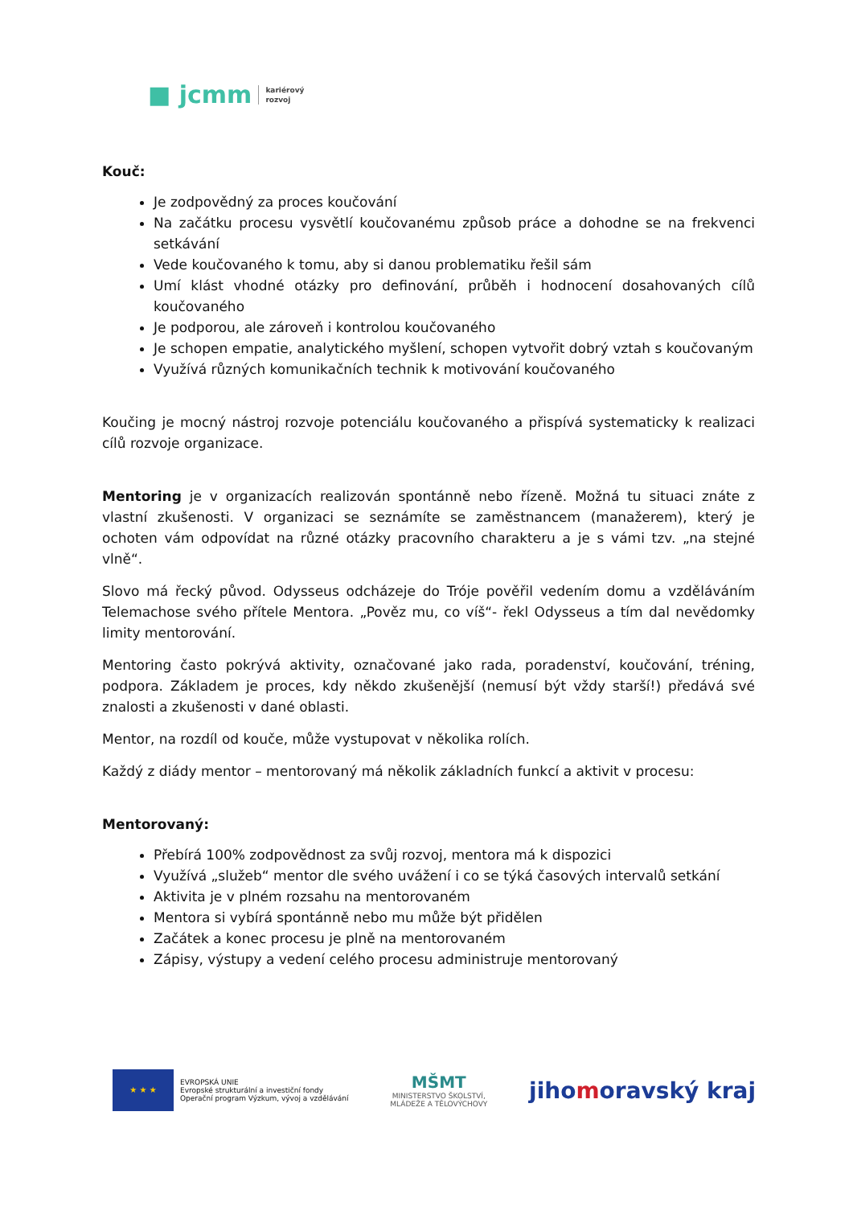■ jcmm kariérový
rozvoj
Kouč:
Je zodpovědný za proces koučování
Na začátku procesu vysvětlí koučovanému způsob práce a dohodne se na frekvenci setkávání
Vede koučovaného k tomu, aby si danou problematiku řešil sám
Umí klást vhodné otázky pro definování, průběh i hodnocení dosahovaných cílů koučovaného
Je podporou, ale zároveň i kontrolou koučovaného
Je schopen empatie, analytického myšlení, schopen vytvořit dobrý vztah s koučovaným
Využívá různých komunikačních technik k motivování koučovaného
Koučing je mocný nástroj rozvoje potenciálu koučovaného a přispívá systematicky k realizaci cílů rozvoje organizace.
Mentoring je v organizacích realizován spontánně nebo řízeně. Možná tu situaci znáte z vlastní zkušenosti. V organizaci se seznámíte se zaměstnancem (manažerem), který je ochoten vám odpovídat na různé otázky pracovního charakteru a je s vámi tzv. „na stejné vlně“.
Slovo má řecký původ. Odysseus odcházeje do Tróje pověřil vedením domu a vzděláváním Telemachose svého přítele Mentora. „Pověz mu, co víš“- řekl Odysseus a tím dal nevědomky limity mentorování.
Mentoring často pokrývá aktivity, označované jako rada, poradenství, koučování, tréning, podpora. Základem je proces, kdy někdo zkušenější (nemusí být vždy starší!) předává své znalosti a zkušenosti v dané oblasti.
Mentor, na rozdíl od kouče, může vystupovat v několika rolích.
Každý z diády mentor – mentorovaný má několik základních funkcí a aktivit v procesu:
Mentorovaný:
Přebírá 100% zodpovědnost za svůj rozvoj, mentora má k dispozici
Využívá „služeb“ mentor dle svého uvážení i co se týká časových intervalů setkání
Aktivita je v plném rozsahu na mentorovaném
Mentora si vybírá spontánně nebo mu může být přidělen
Začátek a konec procesu je plně na mentorovaném
Zápisy, výstupy a vedení celého procesu administruje mentorovaný
★ ★ ★
EVROPSKÁ UNIE
Evropské strukturální a investiční fondy
Operační program Výzkum, vývoj a vzdělávání
MŠMT
MINISTERSTVO ŠKOLSTVÍ,
MLÁDEŽE A TĚLOVÝCHOVY
jihomoravský kraj